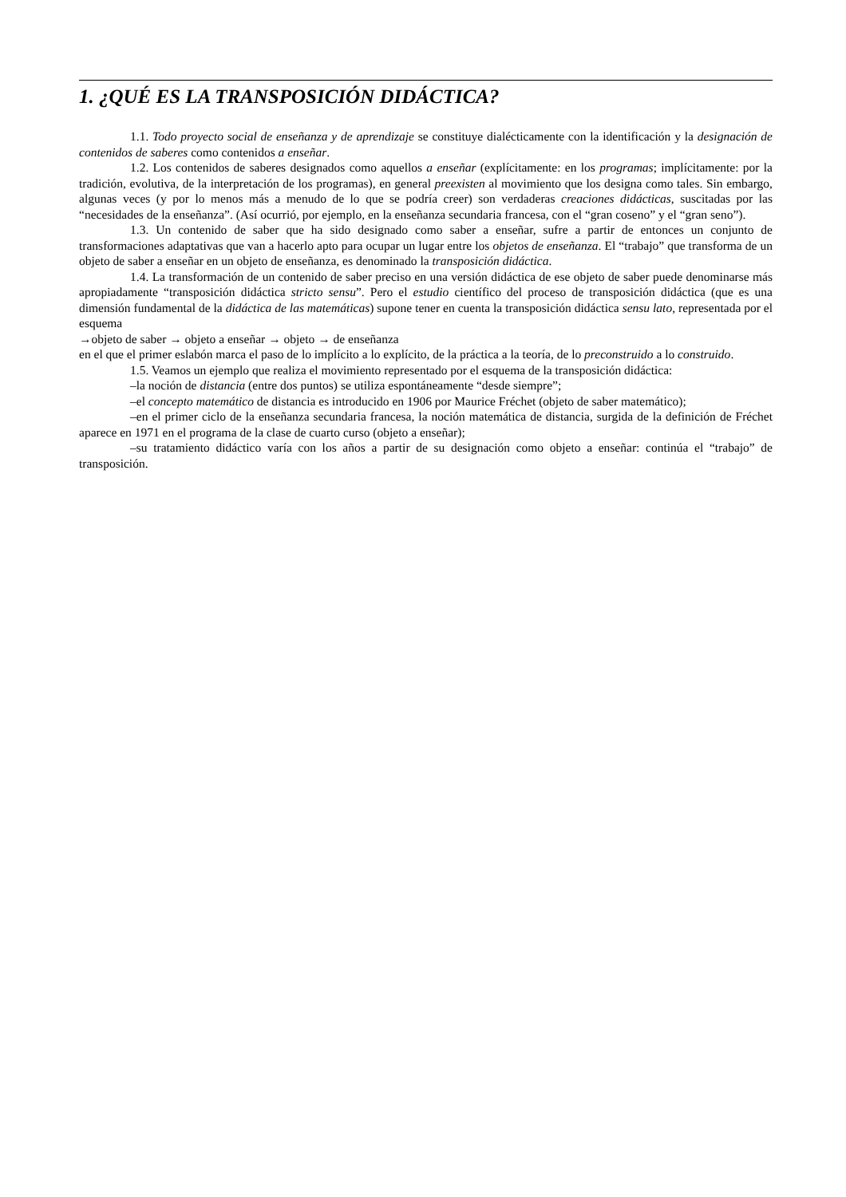1. ¿QUÉ ES LA TRANSPOSICIÓN DIDÁCTICA?
1.1. Todo proyecto social de enseñanza y de aprendizaje se constituye dialécticamente con la identificación y la designación de contenidos de saberes como contenidos a enseñar.
1.2. Los contenidos de saberes designados como aquellos a enseñar (explícitamente: en los programas; implícitamente: por la tradición, evolutiva, de la interpretación de los programas), en general preexisten al movimiento que los designa como tales. Sin embargo, algunas veces (y por lo menos más a menudo de lo que se podría creer) son verdaderas creaciones didácticas, suscitadas por las “necesidades de la enseñanza”. (Así ocurrió, por ejemplo, en la enseñanza secundaria francesa, con el “gran coseno” y el “gran seno”).
1.3. Un contenido de saber que ha sido designado como saber a enseñar, sufre a partir de entonces un conjunto de transformaciones adaptativas que van a hacerlo apto para ocupar un lugar entre los objetos de enseñanza. El “trabajo” que transforma de un objeto de saber a enseñar en un objeto de enseñanza, es denominado la transposición didáctica.
1.4. La transformación de un contenido de saber preciso en una versión didáctica de ese objeto de saber puede denominarse más apropiadamente “transposición didáctica stricto sensu”. Pero el estudio científico del proceso de transposición didáctica (que es una dimensión fundamental de la didáctica de las matemáticas) supone tener en cuenta la transposición didáctica sensu lato, representada por el esquema
→objeto de saber → objeto a enseñar → objeto → de enseñanza
en el que el primer eslabón marca el paso de lo implícito a lo explícito, de la práctica a la teoría, de lo preconstruido a lo construido.
1.5. Veamos un ejemplo que realiza el movimiento representado por el esquema de la transposición didáctica:
–la noción de distancia (entre dos puntos) se utiliza espontáneamente “desde siempre”;
–el concepto matemático de distancia es introducido en 1906 por Maurice Fréchet (objeto de saber matemático);
–en el primer ciclo de la enseñanza secundaria francesa, la noción matemática de distancia, surgida de la definición de Fréchet aparece en 1971 en el programa de la clase de cuarto curso (objeto a enseñar);
–su tratamiento didáctico varía con los años a partir de su designación como objeto a enseñar: continúa el “trabajo” de transposición.